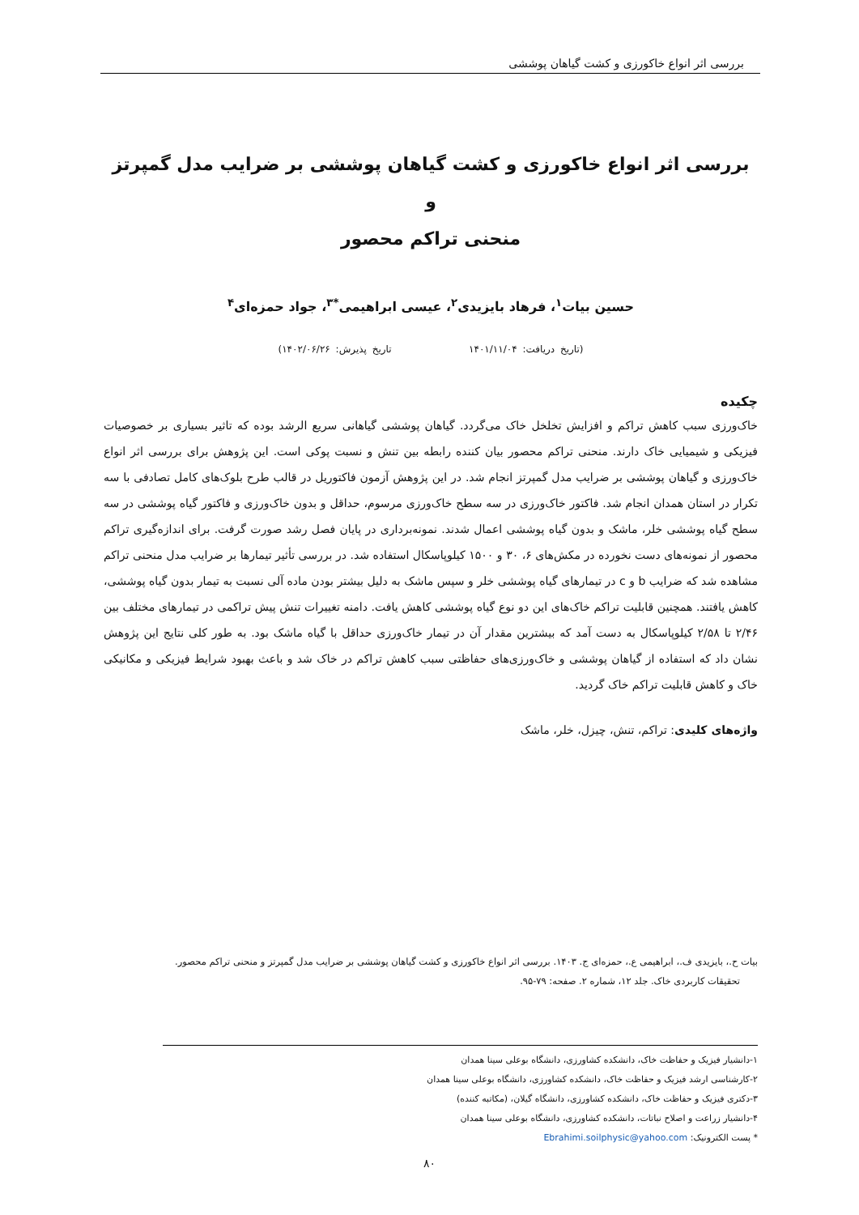بررسی اثر انواع خاکورزی و کشت گیاهان پوششی
بررسی اثر انواع خاکورزی و کشت گیاهان پوششی بر ضرایب مدل گمپرتز و
منحنی تراکم محصور
حسین بیات<sup>۱</sup>، فرهاد بایزیدی<sup>۲</sup>، عیسی ابراهیمی<sup>*۳</sup>، جواد حمزه‌ای<sup>۴</sup>
(تاریخ دریافت: ۱۴۰۱/۱۱/۰۴ تاریخ پذیرش: ۱۴۰۲/۰۶/۲۶)
چکیده
خاک‌ورزی سبب کاهش تراکم و افزایش تخلخل خاک می‌گردد. گیاهان پوششی گیاهانی سریع الرشد بوده که تاثیر بسیاری بر خصوصیات فیزیکی و شیمیایی خاک دارند. منحنی تراکم محصور بیان کننده رابطه بین تنش و نسبت پوکی است. این پژوهش برای بررسی اثر انواع خاک‌ورزی و گیاهان پوششی بر ضرایب مدل گمپرتز انجام شد. در این پژوهش آزمون فاکتوریل در قالب طرح بلوک‌های کامل تصادفی با سه تکرار در استان همدان انجام شد. فاکتور خاک‌ورزی در سه سطح خاک‌ورزی مرسوم، حداقل و بدون خاک‌ورزی و فاکتور گیاه پوششی در سه سطح گیاه پوششی خلر، ماشک و بدون گیاه پوششی اعمال شدند. نمونه‌برداری در پایان فصل رشد صورت گرفت. برای اندازه‌گیری تراکم محصور از نمونه‌های دست نخورده در مکش‌های ۶، ۳۰ و ۱۵۰۰ کیلوپاسکال استفاده شد. در بررسی تأثیر تیمارها بر ضرایب مدل منحنی تراکم مشاهده شد که ضرایب b و c در تیمارهای گیاه پوششی خلر و سپس ماشک به دلیل بیشتر بودن ماده آلی نسبت به تیمار بدون گیاه پوششی، کاهش یافتند. همچنین قابلیت تراکم خاک‌های این دو نوع گیاه پوششی کاهش یافت. دامنه تغییرات تنش پیش تراکمی در تیمارهای مختلف بین ۲/۴۶ تا ۲/۵۸ کیلوپاسکال به دست آمد که بیشترین مقدار آن در تیمار خاک‌ورزی حداقل با گیاه ماشک بود. به طور کلی نتایج این پژوهش نشان داد که استفاده از گیاهان پوششی و خاک‌ورزی‌های حفاظتی سبب کاهش تراکم در خاک شد و باعث بهبود شرایط فیزیکی و مکانیکی خاک و کاهش قابلیت تراکم خاک گردید.
واژه‌های کلیدی: تراکم، تنش، چیزل، خلر، ماشک
بیات ح.، بایزیدی ف.، ابراهیمی ع.، حمزه‌ای ج. ۱۴۰۳. بررسی اثر انواع خاکورزی و کشت گیاهان پوششی بر ضرایب مدل گمپرتز و منحنی تراکم محصور.
تحقیقات کاربردی خاک. جلد ۱۲، شماره ۲. صفحه: ۷۹-۹۵.
۱-دانشیار فیزیک و حفاظت خاک، دانشکده کشاورزی، دانشگاه بوعلی سینا همدان
۲-کارشناسی ارشد فیزیک و حفاظت خاک، دانشکده کشاورزی، دانشگاه بوعلی سینا همدان
۳-دکتری فیزیک و حفاظت خاک، دانشکده کشاورزی، دانشگاه گیلان، (مکاتبه کننده)
۴-دانشیار زراعت و اصلاح نباتات، دانشکده کشاورزی، دانشگاه بوعلی سینا همدان
* پست الکترونیک: Ebrahimi.soilphysic@yahoo.com
۸۰